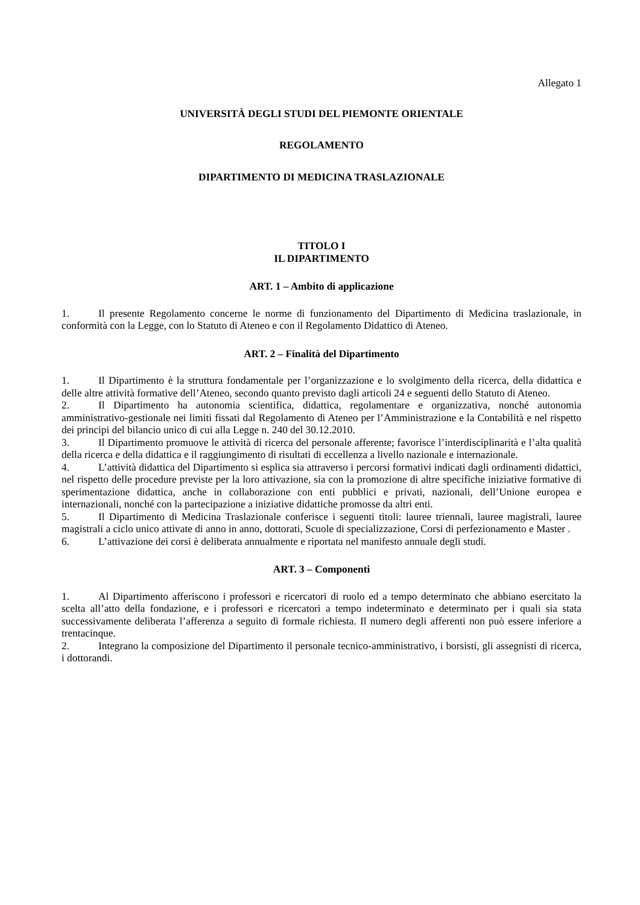Allegato 1
UNIVERSITÀ DEGLI STUDI DEL PIEMONTE ORIENTALE
REGOLAMENTO
DIPARTIMENTO DI MEDICINA TRASLAZIONALE
TITOLO I
IL DIPARTIMENTO
ART. 1 – Ambito di applicazione
1. Il presente Regolamento concerne le norme di funzionamento del Dipartimento di Medicina traslazionale, in conformità con la Legge, con lo Statuto di Ateneo e con il Regolamento Didattico di Ateneo.
ART. 2 – Finalità del Dipartimento
1. Il Dipartimento è la struttura fondamentale per l’organizzazione e lo svolgimento della ricerca, della didattica e delle altre attività formative dell’Ateneo, secondo quanto previsto dagli articoli 24 e seguenti dello Statuto di Ateneo.
2. Il Dipartimento ha autonomia scientifica, didattica, regolamentare e organizzativa, nonché autonomia amministrativo-gestionale nei limiti fissati dal Regolamento di Ateneo per l’Amministrazione e la Contabilità e nel rispetto dei principi del bilancio unico di cui alla Legge n. 240 del 30.12.2010.
3. Il Dipartimento promuove le attività di ricerca del personale afferente; favorisce l’interdisciplinarità e l’alta qualità della ricerca e della didattica e il raggiungimento di risultati di eccellenza a livello nazionale e internazionale.
4. L’attività didattica del Dipartimento si esplica sia attraverso i percorsi formativi indicati dagli ordinamenti didattici, nel rispetto delle procedure previste per la loro attivazione, sia con la promozione di altre specifiche iniziative formative di sperimentazione didattica, anche in collaborazione con enti pubblici e privati, nazionali, dell’Unione europea e internazionali, nonché con la partecipazione a iniziative didattiche promosse da altri enti.
5. Il Dipartimento di Medicina Traslazionale conferisce i seguenti titoli: lauree triennali, lauree magistrali, lauree magistrali a ciclo unico attivate di anno in anno, dottorati, Scuole di specializzazione, Corsi di perfezionamento e Master .
6. L’attivazione dei corsi è deliberata annualmente e riportata nel manifesto annuale degli studi.
ART. 3 – Componenti
1. Al Dipartimento afferiscono i professori e ricercatori di ruolo ed a tempo determinato che abbiano esercitato la scelta all’atto della fondazione, e i professori e ricercatori a tempo indeterminato e determinato per i quali sia stata successivamente deliberata l’afferenza a seguito di formale richiesta. Il numero degli afferenti non può essere inferiore a trentacinque.
2. Integrano la composizione del Dipartimento il personale tecnico-amministrativo, i borsisti, gli assegnisti di ricerca, i dottorandi.